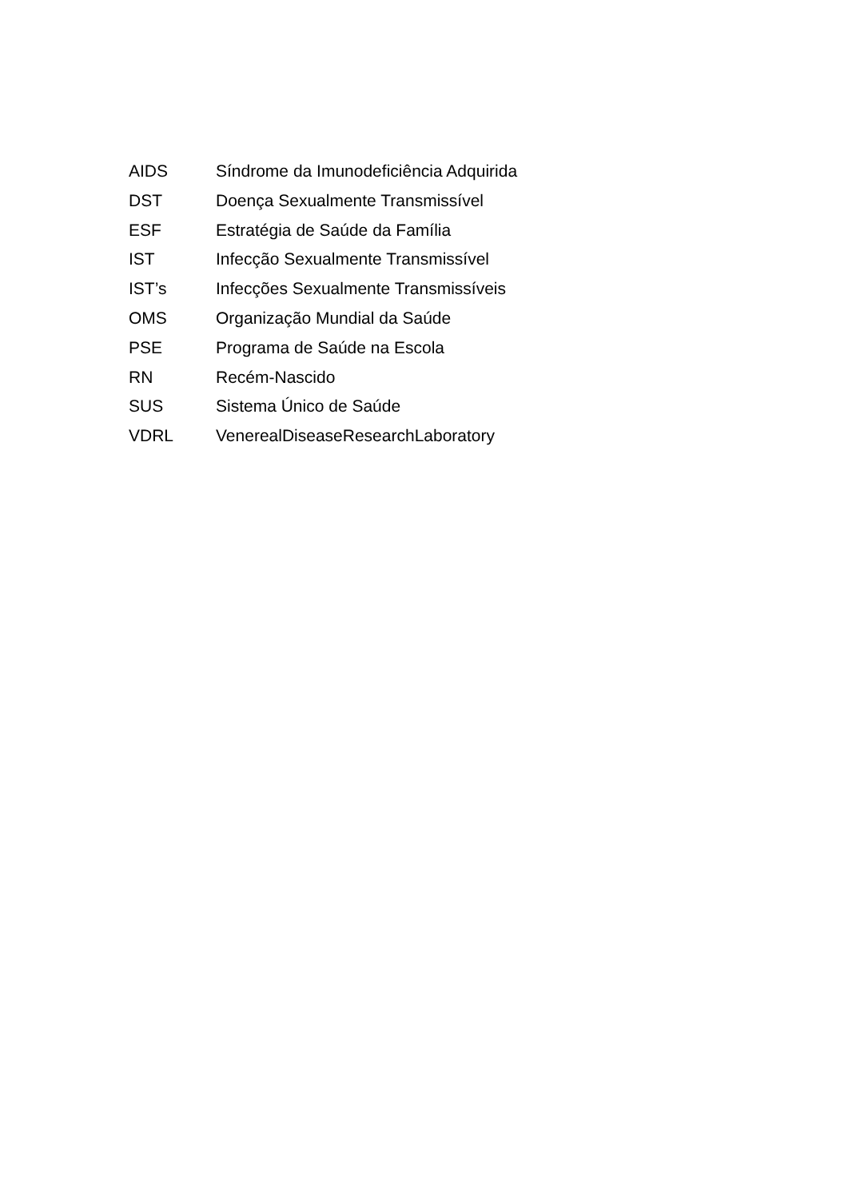AIDS Síndrome da Imunodeficiência Adquirida
DST Doença Sexualmente Transmissível
ESF Estratégia de Saúde da Família
IST Infecção Sexualmente Transmissível
IST’s Infecções Sexualmente Transmissíveis
OMS Organização Mundial da Saúde
PSE Programa de Saúde na Escola
RN Recém-Nascido
SUS Sistema Único de Saúde
VDRL VenerealDiseaseResearchLaboratory